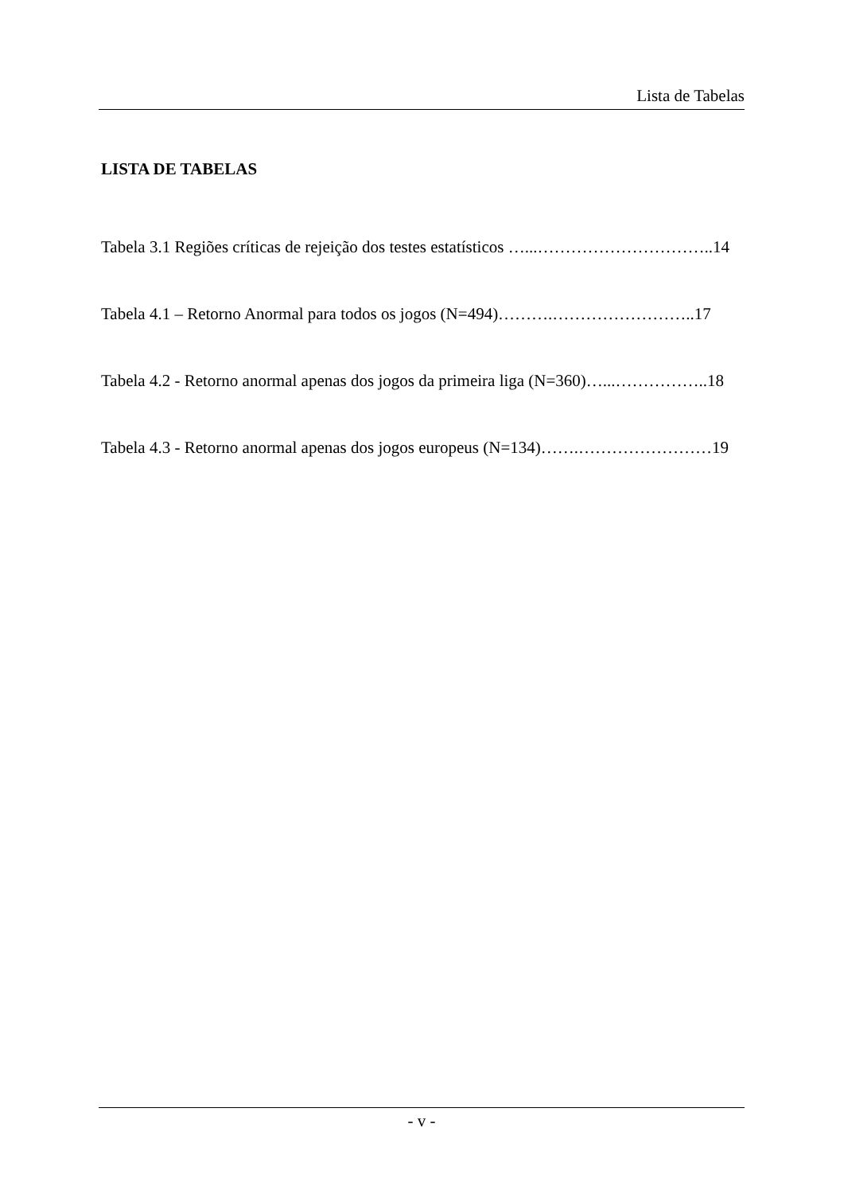Lista de Tabelas
LISTA DE TABELAS
Tabela 3.1 Regiões críticas de rejeição dos testes estatísticos …...…………………………..14
Tabela 4.1 – Retorno Anormal para todos os jogos (N=494)……….……………………..17
Tabela 4.2 - Retorno anormal apenas dos jogos da primeira liga (N=360)…...……………..18
Tabela 4.3 - Retorno anormal apenas dos jogos europeus (N=134)…….……………………19
- v -